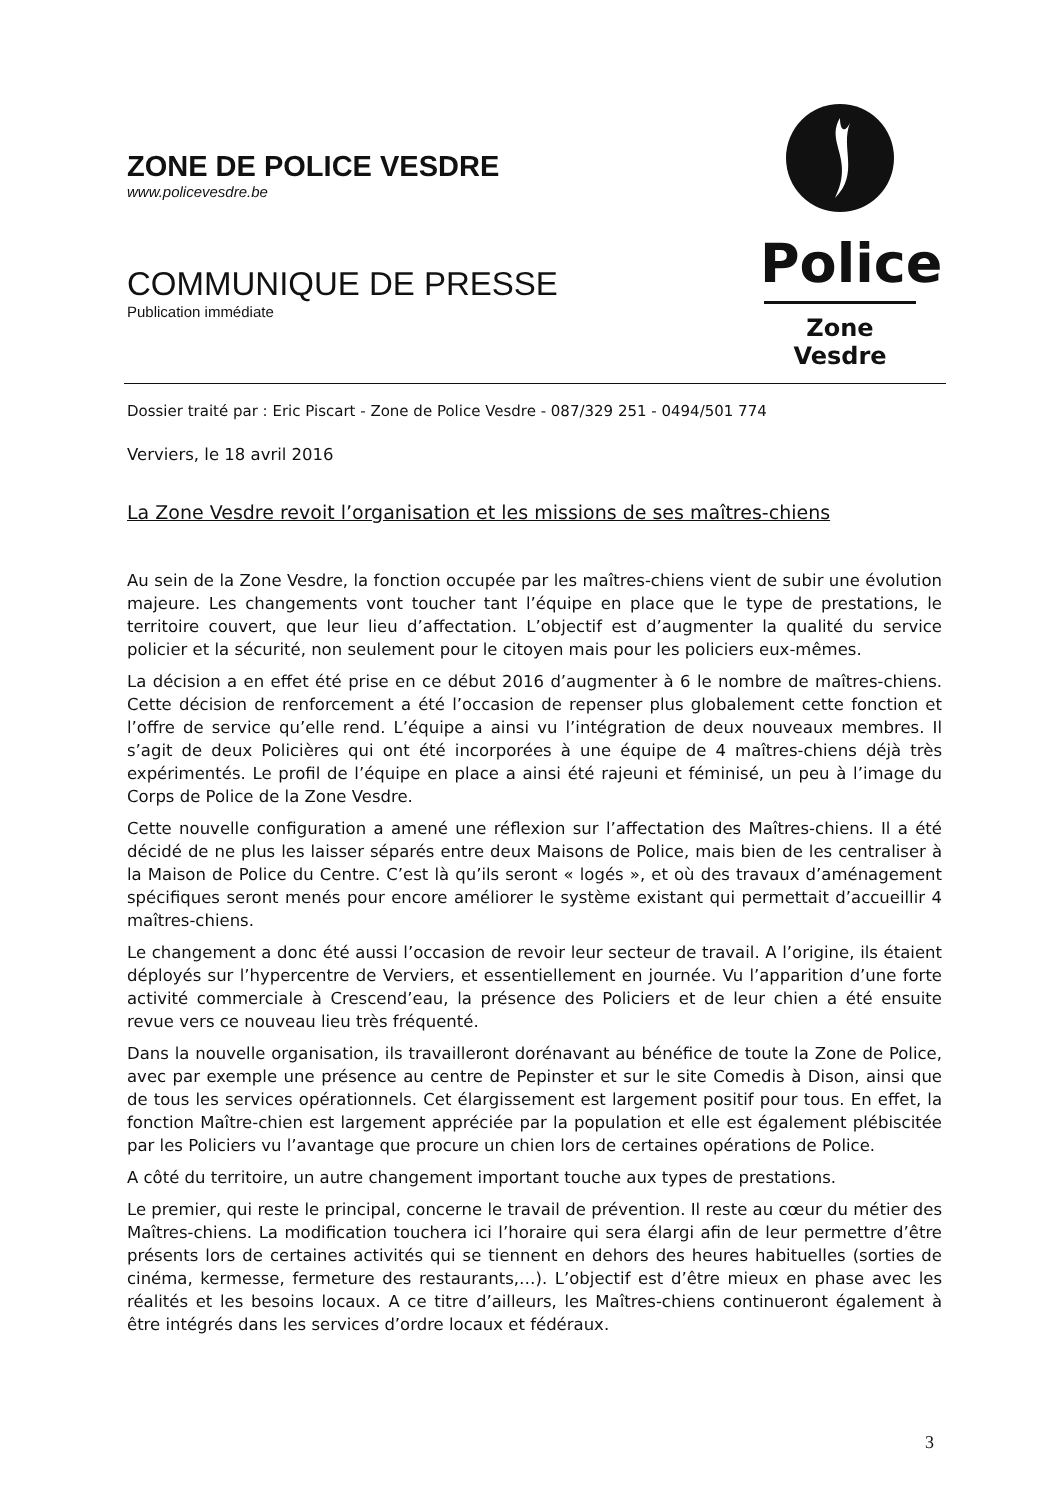ZONE DE POLICE VESDRE
www.policevesdre.be
COMMUNIQUE DE PRESSE
Publication immédiate
Police
Zone Vesdre
Dossier traité par : Eric Piscart - Zone de Police Vesdre - 087/329 251 - 0494/501 774
Verviers, le 18 avril 2016
La Zone Vesdre revoit l’organisation et les missions de ses maîtres-chiens
Au sein de la Zone Vesdre, la fonction occupée par les maîtres-chiens vient de subir une évolution majeure. Les changements vont toucher tant l’équipe en place que le type de prestations, le territoire couvert, que leur lieu d’affectation. L’objectif est d’augmenter la qualité du service policier et la sécurité, non seulement pour le citoyen mais pour les policiers eux-mêmes.
La décision a en effet été prise en ce début 2016 d’augmenter à 6 le nombre de maîtres-chiens. Cette décision de renforcement a été l’occasion de repenser plus globalement cette fonction et l’offre de service qu’elle rend. L’équipe a ainsi vu l’intégration de deux nouveaux membres. Il s’agit de deux Policières qui ont été incorporées à une équipe de 4 maîtres-chiens déjà très expérimentés. Le profil de l’équipe en place a ainsi été rajeuni et féminisé, un peu à l’image du Corps de Police de la Zone Vesdre.
Cette nouvelle configuration a amené une réflexion sur l’affectation des Maîtres-chiens. Il a été décidé de ne plus les laisser séparés entre deux Maisons de Police, mais bien de les centraliser à la Maison de Police du Centre. C’est là qu’ils seront « logés », et où des travaux d’aménagement spécifiques seront menés pour encore améliorer le système existant qui permettait d’accueillir 4 maîtres-chiens.
Le changement a donc été aussi l’occasion de revoir leur secteur de travail. A l’origine, ils étaient déployés sur l’hypercentre de Verviers, et essentiellement en journée. Vu l’apparition d’une forte activité commerciale à Crescend’eau, la présence des Policiers et de leur chien a été ensuite revue vers ce nouveau lieu très fréquenté.
Dans la nouvelle organisation, ils travailleront dorénavant au bénéfice de toute la Zone de Police, avec par exemple une présence au centre de Pepinster et sur le site Comedis à Dison, ainsi que de tous les services opérationnels. Cet élargissement est largement positif pour tous. En effet, la fonction Maître-chien est largement appréciée par la population et elle est également plébiscitée par les Policiers vu l’avantage que procure un chien lors de certaines opérations de Police.
A côté du territoire, un autre changement important touche aux types de prestations.
Le premier, qui reste le principal, concerne le travail de prévention. Il reste au cœur du métier des Maîtres-chiens. La modification touchera ici l’horaire qui sera élargi afin de leur permettre d’être présents lors de certaines activités qui se tiennent en dehors des heures habituelles (sorties de cinéma, kermesse, fermeture des restaurants,…). L’objectif est d’être mieux en phase avec les réalités et les besoins locaux. A ce titre d’ailleurs, les Maîtres-chiens continueront également à être intégrés dans les services d’ordre locaux et fédéraux.
3